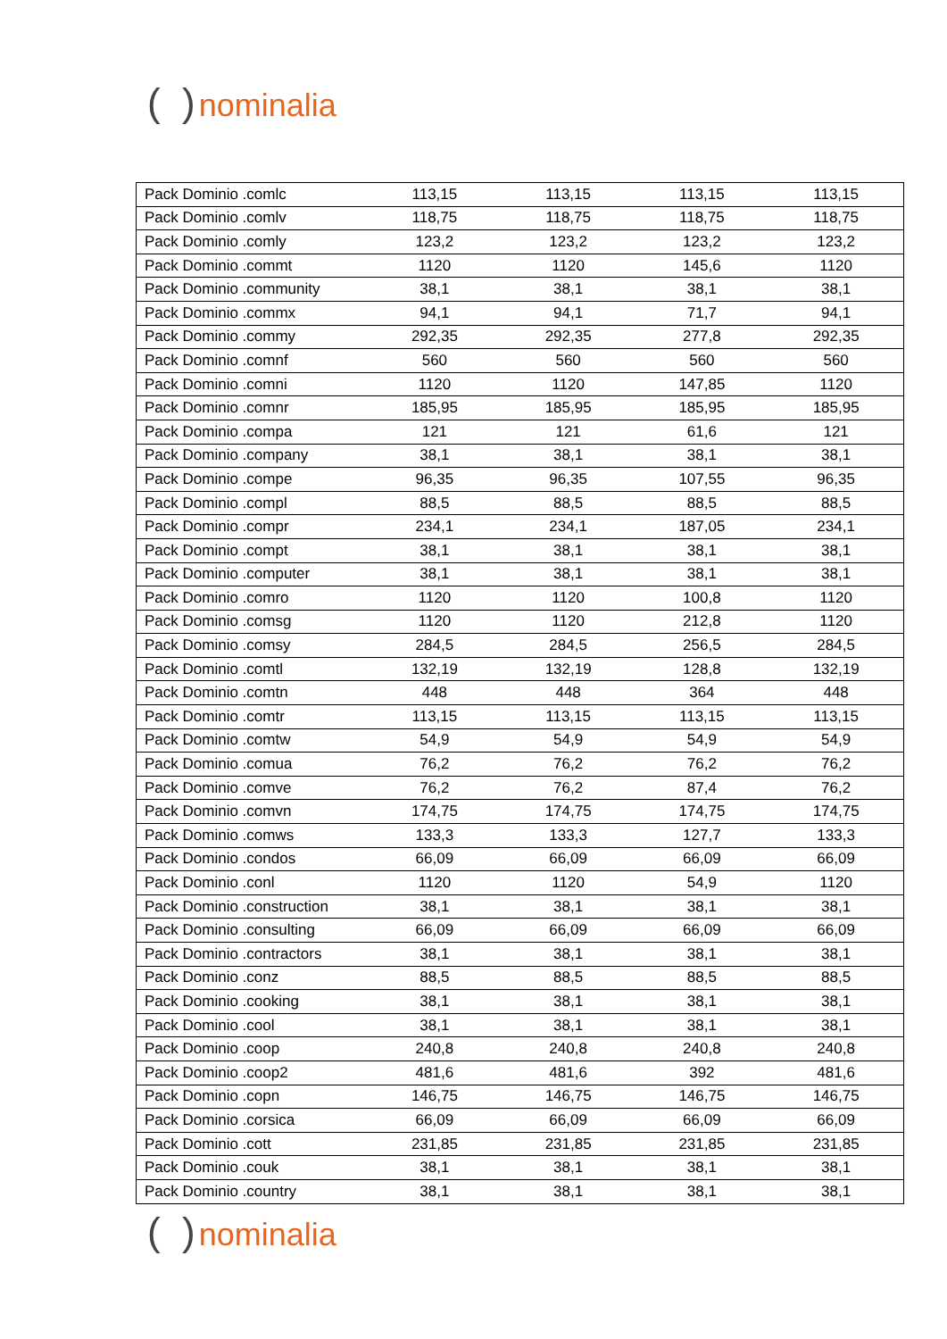( ) nominalia
| Pack Dominio .comlc | 113,15 | 113,15 | 113,15 | 113,15 |
| Pack Dominio .comlv | 118,75 | 118,75 | 118,75 | 118,75 |
| Pack Dominio .comly | 123,2 | 123,2 | 123,2 | 123,2 |
| Pack Dominio .commt | 1120 | 1120 | 145,6 | 1120 |
| Pack Dominio .community | 38,1 | 38,1 | 38,1 | 38,1 |
| Pack Dominio .commx | 94,1 | 94,1 | 71,7 | 94,1 |
| Pack Dominio .commy | 292,35 | 292,35 | 277,8 | 292,35 |
| Pack Dominio .comnf | 560 | 560 | 560 | 560 |
| Pack Dominio .comni | 1120 | 1120 | 147,85 | 1120 |
| Pack Dominio .comnr | 185,95 | 185,95 | 185,95 | 185,95 |
| Pack Dominio .compa | 121 | 121 | 61,6 | 121 |
| Pack Dominio .company | 38,1 | 38,1 | 38,1 | 38,1 |
| Pack Dominio .compe | 96,35 | 96,35 | 107,55 | 96,35 |
| Pack Dominio .compl | 88,5 | 88,5 | 88,5 | 88,5 |
| Pack Dominio .compr | 234,1 | 234,1 | 187,05 | 234,1 |
| Pack Dominio .compt | 38,1 | 38,1 | 38,1 | 38,1 |
| Pack Dominio .computer | 38,1 | 38,1 | 38,1 | 38,1 |
| Pack Dominio .comro | 1120 | 1120 | 100,8 | 1120 |
| Pack Dominio .comsg | 1120 | 1120 | 212,8 | 1120 |
| Pack Dominio .comsy | 284,5 | 284,5 | 256,5 | 284,5 |
| Pack Dominio .comtl | 132,19 | 132,19 | 128,8 | 132,19 |
| Pack Dominio .comtn | 448 | 448 | 364 | 448 |
| Pack Dominio .comtr | 113,15 | 113,15 | 113,15 | 113,15 |
| Pack Dominio .comtw | 54,9 | 54,9 | 54,9 | 54,9 |
| Pack Dominio .comua | 76,2 | 76,2 | 76,2 | 76,2 |
| Pack Dominio .comve | 76,2 | 76,2 | 87,4 | 76,2 |
| Pack Dominio .comvn | 174,75 | 174,75 | 174,75 | 174,75 |
| Pack Dominio .comws | 133,3 | 133,3 | 127,7 | 133,3 |
| Pack Dominio .condos | 66,09 | 66,09 | 66,09 | 66,09 |
| Pack Dominio .conl | 1120 | 1120 | 54,9 | 1120 |
| Pack Dominio .construction | 38,1 | 38,1 | 38,1 | 38,1 |
| Pack Dominio .consulting | 66,09 | 66,09 | 66,09 | 66,09 |
| Pack Dominio .contractors | 38,1 | 38,1 | 38,1 | 38,1 |
| Pack Dominio .conz | 88,5 | 88,5 | 88,5 | 88,5 |
| Pack Dominio .cooking | 38,1 | 38,1 | 38,1 | 38,1 |
| Pack Dominio .cool | 38,1 | 38,1 | 38,1 | 38,1 |
| Pack Dominio .coop | 240,8 | 240,8 | 240,8 | 240,8 |
| Pack Dominio .coop2 | 481,6 | 481,6 | 392 | 481,6 |
| Pack Dominio .copn | 146,75 | 146,75 | 146,75 | 146,75 |
| Pack Dominio .corsica | 66,09 | 66,09 | 66,09 | 66,09 |
| Pack Dominio .cott | 231,85 | 231,85 | 231,85 | 231,85 |
| Pack Dominio .couk | 38,1 | 38,1 | 38,1 | 38,1 |
| Pack Dominio .country | 38,1 | 38,1 | 38,1 | 38,1 |
( ) nominalia